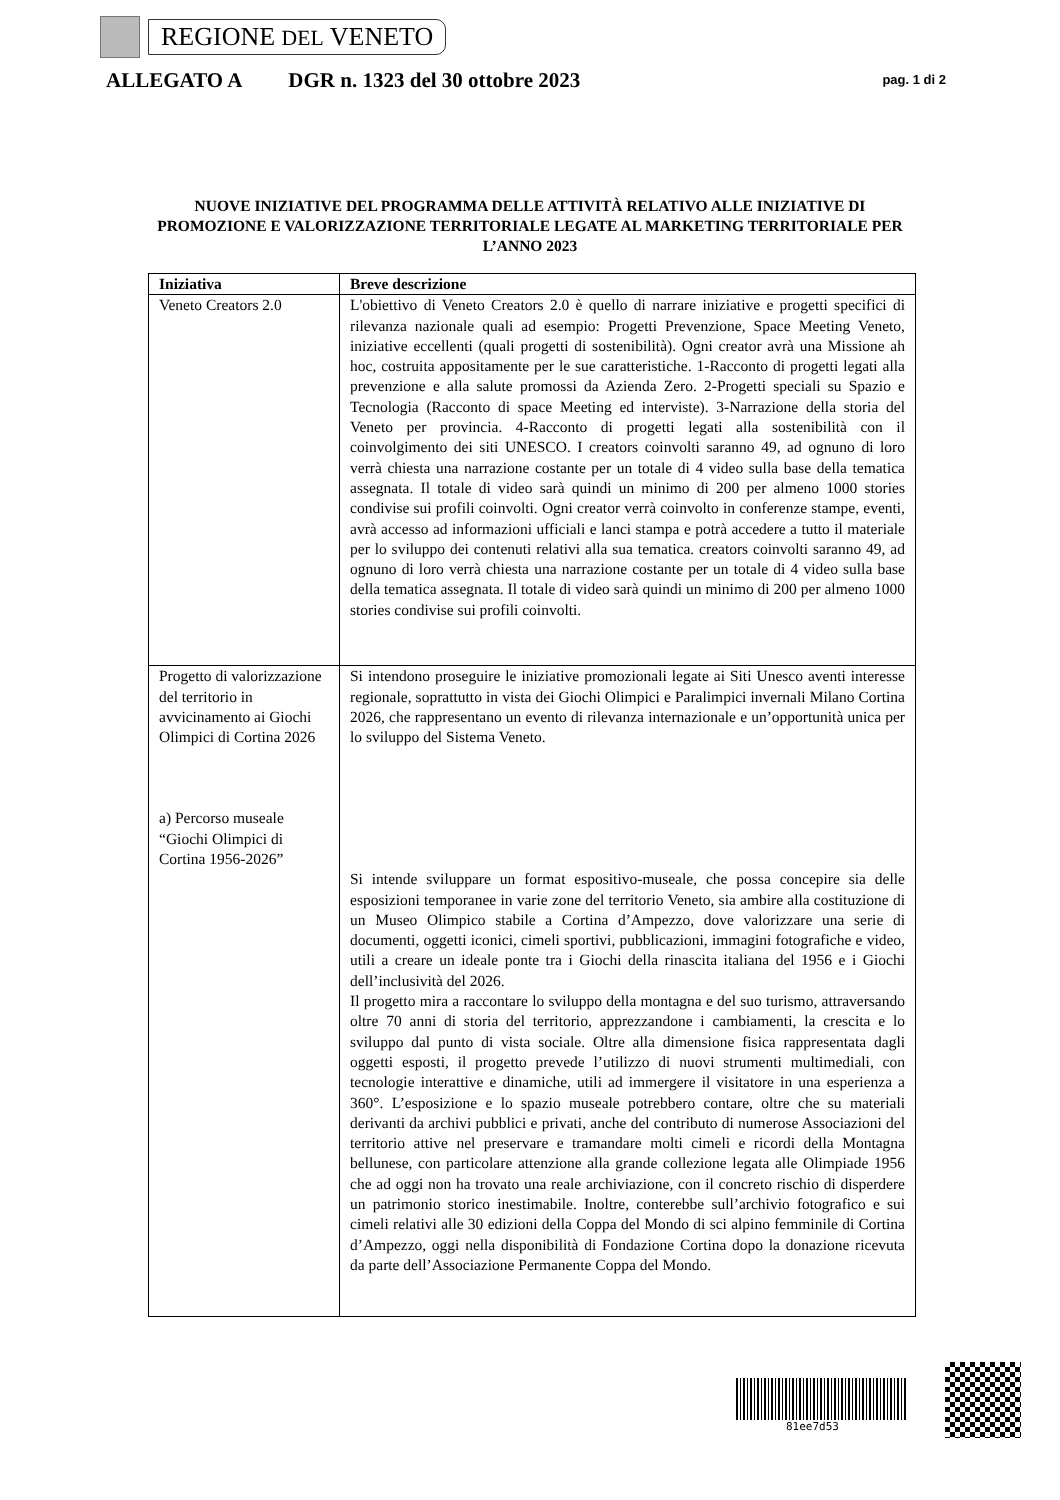REGIONE DEL VENETO
ALLEGATO A DGR n. 1323 del 30 ottobre 2023 pag. 1 di 2
NUOVE INIZIATIVE DEL PROGRAMMA DELLE ATTIVITÀ RELATIVO ALLE INIZIATIVE DI PROMOZIONE E VALORIZZAZIONE TERRITORIALE LEGATE AL MARKETING TERRITORIALE PER L’ANNO 2023
| Iniziativa | Breve descrizione |
| --- | --- |
| Veneto Creators 2.0 | L'obiettivo di Veneto Creators 2.0 è quello di narrare iniziative e progetti specifici di rilevanza nazionale quali ad esempio: Progetti Prevenzione, Space Meeting Veneto, iniziative eccellenti (quali progetti di sostenibilità). Ogni creator avrà una Missione ah hoc, costruita appositamente per le sue caratteristiche. 1-Racconto di progetti legati alla prevenzione e alla salute promossi da Azienda Zero. 2-Progetti speciali su Spazio e Tecnologia (Racconto di space Meeting ed interviste). 3-Narrazione della storia del Veneto per provincia. 4-Racconto di progetti legati alla sostenibilità con il coinvolgimento dei siti UNESCO. I creators coinvolti saranno 49, ad ognuno di loro verrà chiesta una narrazione costante per un totale di 4 video sulla base della tematica assegnata. Il totale di video sarà quindi un minimo di 200 per almeno 1000 stories condivise sui profili coinvolti. Ogni creator verrà coinvolto in conferenze stampe, eventi, avrà accesso ad informazioni ufficiali e lanci stampa e potrà accedere a tutto il materiale per lo sviluppo dei contenuti relativi alla sua tematica. creators coinvolti saranno 49, ad ognuno di loro verrà chiesta una narrazione costante per un totale di 4 video sulla base della tematica assegnata. Il totale di video sarà quindi un minimo di 200 per almeno 1000 stories condivise sui profili coinvolti. |
| Progetto di valorizzazione del territorio in avvicinamento ai Giochi Olimpici di Cortina 2026 a) Percorso museale “Giochi Olimpici di Cortina 1956-2026” | Si intendono proseguire le iniziative promozionali legate ai Siti Unesco aventi interesse regionale, soprattutto in vista dei Giochi Olimpici e Paralimpici invernali Milano Cortina 2026, che rappresentano un evento di rilevanza internazionale e un’opportunità unica per lo sviluppo del Sistema Veneto. Si intende sviluppare un format espositivo-museale, che possa concepire sia delle esposizioni temporanee in varie zone del territorio Veneto, sia ambire alla costituzione di un Museo Olimpico stabile a Cortina d’Ampezzo, dove valorizzare una serie di documenti, oggetti iconici, cimeli sportivi, pubblicazioni, immagini fotografiche e video, utili a creare un ideale ponte tra i Giochi della rinascita italiana del 1956 e i Giochi dell’inclusività del 2026. Il progetto mira a raccontare lo sviluppo della montagna e del suo turismo, attraversando oltre 70 anni di storia del territorio, apprezzandone i cambiamenti, la crescita e lo sviluppo dal punto di vista sociale. Oltre alla dimensione fisica rappresentata dagli oggetti esposti, il progetto prevede l’utilizzo di nuovi strumenti multimediali, con tecnologie interattive e dinamiche, utili ad immergere il visitatore in una esperienza a 360°. L’esposizione e lo spazio museale potrebbero contare, oltre che su materiali derivanti da archivi pubblici e privati, anche del contributo di numerose Associazioni del territorio attive nel preservare e tramandare molti cimeli e ricordi della Montagna bellunese, con particolare attenzione alla grande collezione legata alle Olimpiade 1956 che ad oggi non ha trovato una reale archiviazione, con il concreto rischio di disperdere un patrimonio storico inestimabile. Inoltre, conterebbe sull’archivio fotografico e sui cimeli relativi alle 30 edizioni della Coppa del Mondo di sci alpino femminile di Cortina d’Ampezzo, oggi nella disponibilità di Fondazione Cortina dopo la donazione ricevuta da parte dell’Associazione Permanente Coppa del Mondo. |
81ee7d53